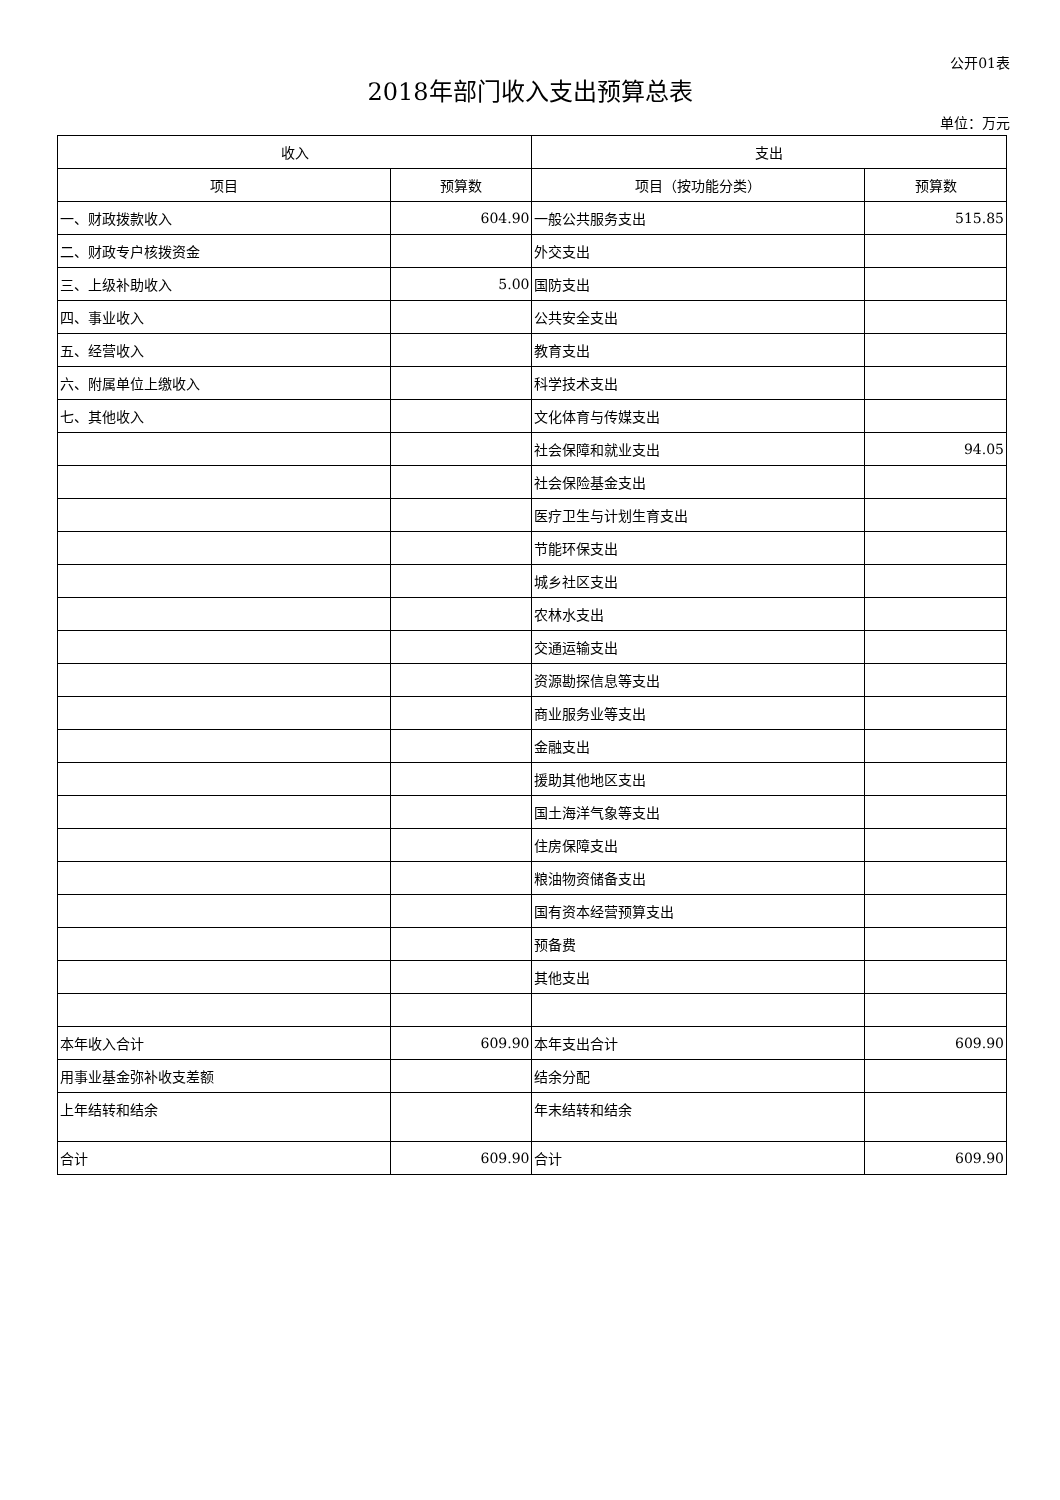公开01表
2018年部门收入支出预算总表
单位：万元
| 收入 | | 支出 | |
| --- | --- | --- | --- |
| 项目 | 预算数 | 项目（按功能分类） | 预算数 |
| 一、财政拨款收入 | 604.90 | 一般公共服务支出 | 515.85 |
| 二、财政专户核拨资金 | | 外交支出 | |
| 三、上级补助收入 | 5.00 | 国防支出 | |
| 四、事业收入 | | 公共安全支出 | |
| 五、经营收入 | | 教育支出 | |
| 六、附属单位上缴收入 | | 科学技术支出 | |
| 七、其他收入 | | 文化体育与传媒支出 | |
| | | 社会保障和就业支出 | 94.05 |
| | | 社会保险基金支出 | |
| | | 医疗卫生与计划生育支出 | |
| | | 节能环保支出 | |
| | | 城乡社区支出 | |
| | | 农林水支出 | |
| | | 交通运输支出 | |
| | | 资源勘探信息等支出 | |
| | | 商业服务业等支出 | |
| | | 金融支出 | |
| | | 援助其他地区支出 | |
| | | 国土海洋气象等支出 | |
| | | 住房保障支出 | |
| | | 粮油物资储备支出 | |
| | | 国有资本经营预算支出 | |
| | | 预备费 | |
| | | 其他支出 | |
| 本年收入合计 | 609.90 | 本年支出合计 | 609.90 |
| 用事业基金弥补收支差额 | | 结余分配 | |
| 上年结转和结余 | | 年末结转和结余 | |
| 合计 | 609.90 | 合计 | 609.90 |